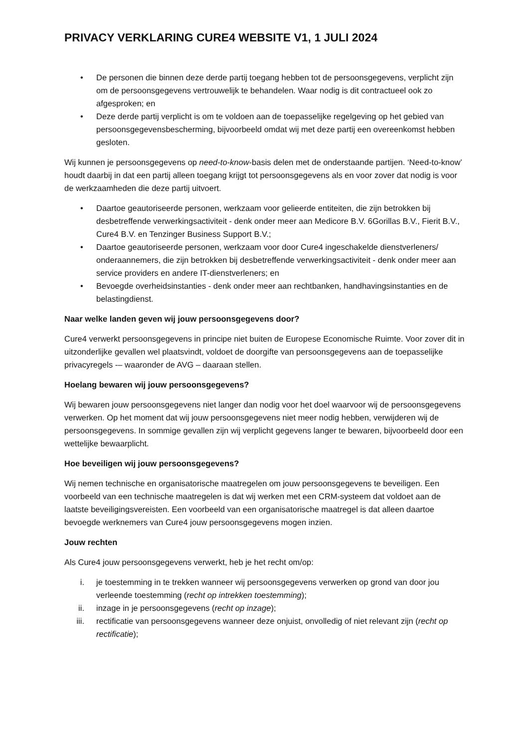PRIVACY VERKLARING CURE4 WEBSITE V1, 1 JULI 2024
• De personen die binnen deze derde partij toegang hebben tot de persoonsgegevens, verplicht zijn om de persoonsgegevens vertrouwelijk te behandelen. Waar nodig is dit contractueel ook zo afgesproken; en
• Deze derde partij verplicht is om te voldoen aan de toepasselijke regelgeving op het gebied van persoonsgegevensbescherming, bijvoorbeeld omdat wij met deze partij een overeenkomst hebben gesloten.
Wij kunnen je persoonsgegevens op need-to-know-basis delen met de onderstaande partijen. ‘Need-to-know’ houdt daarbij in dat een partij alleen toegang krijgt tot persoonsgegevens als en voor zover dat nodig is voor de werkzaamheden die deze partij uitvoert.
• Daartoe geautoriseerde personen, werkzaam voor gelieerde entiteiten, die zijn betrokken bij desbetreffende verwerkingsactiviteit - denk onder meer aan Medicore B.V. 6Gorillas B.V., Fierit B.V., Cure4 B.V. en Tenzinger Business Support B.V.;
• Daartoe geautoriseerde personen, werkzaam voor door Cure4 ingeschakelde dienstverleners/ onderaannemers, die zijn betrokken bij desbetreffende verwerkingsactiviteit - denk onder meer aan service providers en andere IT-dienstverleners; en
• Bevoegde overheidsinstanties - denk onder meer aan rechtbanken, handhavingsinstanties en de belastingdienst.
Naar welke landen geven wij jouw persoonsgegevens door?
Cure4 verwerkt persoonsgegevens in principe niet buiten de Europese Economische Ruimte. Voor zover dit in uitzonderlijke gevallen wel plaatsvindt, voldoet de doorgifte van persoonsgegevens aan de toepasselijke privacyregels -– waaronder de AVG – daaraan stellen.
Hoelang bewaren wij jouw persoonsgegevens?
Wij bewaren jouw persoonsgegevens niet langer dan nodig voor het doel waarvoor wij de persoonsgegevens verwerken. Op het moment dat wij jouw persoonsgegevens niet meer nodig hebben, verwijderen wij de persoonsgegevens. In sommige gevallen zijn wij verplicht gegevens langer te bewaren, bijvoorbeeld door een wettelijke bewaarplicht.
Hoe beveiligen wij jouw persoonsgegevens?
Wij nemen technische en organisatorische maatregelen om jouw persoonsgegevens te beveiligen. Een voorbeeld van een technische maatregelen is dat wij werken met een CRM-systeem dat voldoet aan de laatste beveiligingsvereisten. Een voorbeeld van een organisatorische maatregel is dat alleen daartoe bevoegde werknemers van Cure4 jouw persoonsgegevens mogen inzien.
Jouw rechten
Als Cure4 jouw persoonsgegevens verwerkt, heb je het recht om/op:
i. je toestemming in te trekken wanneer wij persoonsgegevens verwerken op grond van door jou verleende toestemming (recht op intrekken toestemming);
ii. inzage in je persoonsgegevens (recht op inzage);
iii. rectificatie van persoonsgegevens wanneer deze onjuist, onvolledig of niet relevant zijn (recht op rectificatie);